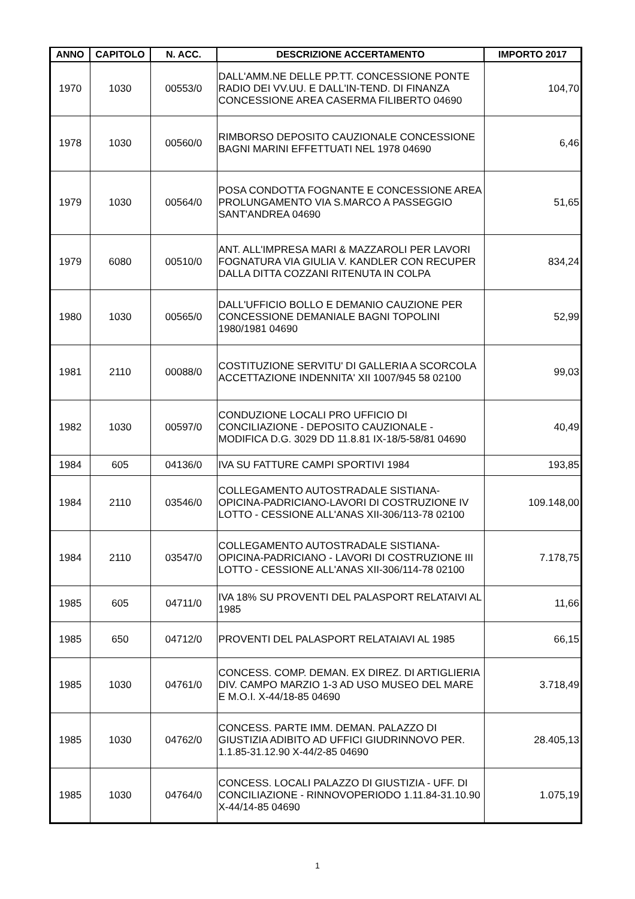| ANNO | CAPITOLO | N. ACC. | DESCRIZIONE ACCERTAMENTO | IMPORTO 2017 |
| --- | --- | --- | --- | --- |
| 1970 | 1030 | 00553/0 | DALL'AMM.NE DELLE PP.TT. CONCESSIONE PONTE RADIO DEI VV.UU. E DALL'IN-TEND. DI FINANZA CONCESSIONE AREA CASERMA FILIBERTO 04690 | 104,70 |
| 1978 | 1030 | 00560/0 | RIMBORSO DEPOSITO CAUZIONALE CONCESSIONE BAGNI MARINI EFFETTUATI NEL 1978 04690 | 6,46 |
| 1979 | 1030 | 00564/0 | POSA CONDOTTA FOGNANTE E CONCESSIONE AREA PROLUNGAMENTO VIA S.MARCO A PASSEGGIO SANT'ANDREA 04690 | 51,65 |
| 1979 | 6080 | 00510/0 | ANT. ALL'IMPRESA MARI & MAZZAROLI PER LAVORI FOGNATURA VIA GIULIA V. KANDLER CON RECUPER DALLA DITTA COZZANI RITENUTA IN COLPA | 834,24 |
| 1980 | 1030 | 00565/0 | DALL'UFFICIO BOLLO E DEMANIO CAUZIONE PER CONCESSIONE DEMANIALE BAGNI TOPOLINI 1980/1981 04690 | 52,99 |
| 1981 | 2110 | 00088/0 | COSTITUZIONE SERVITU' DI GALLERIA A SCORCOLA ACCETTAZIONE INDENNITA' XII 1007/945 58 02100 | 99,03 |
| 1982 | 1030 | 00597/0 | CONDUZIONE LOCALI PRO UFFICIO DI CONCILIAZIONE - DEPOSITO CAUZIONALE - MODIFICA D.G. 3029 DD 11.8.81 IX-18/5-58/81 04690 | 40,49 |
| 1984 | 605 | 04136/0 | IVA SU FATTURE CAMPI SPORTIVI 1984 | 193,85 |
| 1984 | 2110 | 03546/0 | COLLEGAMENTO AUTOSTRADALE SISTIANA-OPICINA-PADRICIANO-LAVORI DI COSTRUZIONE IV LOTTO - CESSIONE ALL'ANAS XII-306/113-78 02100 | 109.148,00 |
| 1984 | 2110 | 03547/0 | COLLEGAMENTO AUTOSTRADALE SISTIANA-OPICINA-PADRICIANO - LAVORI DI COSTRUZIONE III LOTTO - CESSIONE ALL'ANAS XII-306/114-78 02100 | 7.178,75 |
| 1985 | 605 | 04711/0 | IVA 18% SU PROVENTI DEL PALASPORT RELATAIVI AL 1985 | 11,66 |
| 1985 | 650 | 04712/0 | PROVENTI DEL PALASPORT RELATAIAVI AL 1985 | 66,15 |
| 1985 | 1030 | 04761/0 | CONCESS. COMP. DEMAN. EX DIREZ. DI ARTIGLIERIA DIV. CAMPO MARZIO 1-3 AD USO MUSEO DEL MARE E M.O.I. X-44/18-85 04690 | 3.718,49 |
| 1985 | 1030 | 04762/0 | CONCESS. PARTE IMM. DEMAN. PALAZZO DI GIUSTIZIA ADIBITO AD UFFICI GIUDRINNOVO PER. 1.1.85-31.12.90 X-44/2-85 04690 | 28.405,13 |
| 1985 | 1030 | 04764/0 | CONCESS. LOCALI PALAZZO DI GIUSTIZIA - UFF. DI CONCILIAZIONE - RINNOVOPERIODO 1.11.84-31.10.90 X-44/14-85 04690 | 1.075,19 |
1